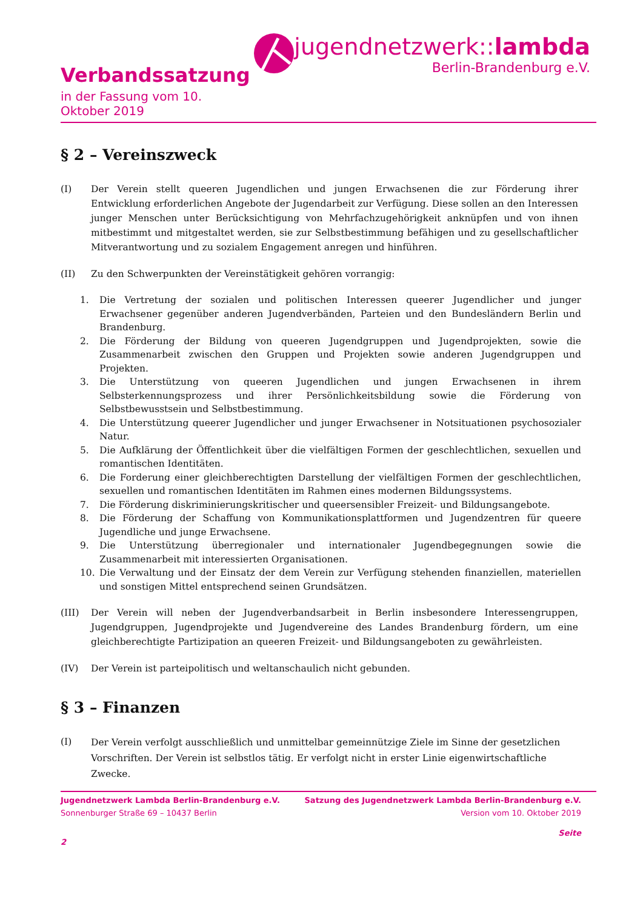Verbandssatzung
in der Fassung vom 10. Oktober 2019
jugendnetzwerk::lambda
Berlin-Brandenburg e.V.
§ 2 – Vereinszweck
(I) Der Verein stellt queeren Jugendlichen und jungen Erwachsenen die zur Förderung ihrer Entwicklung erforderlichen Angebote der Jugendarbeit zur Verfügung. Diese sollen an den Interessen junger Menschen unter Berücksichtigung von Mehrfachzugehörigkeit anknüpfen und von ihnen mitbestimmt und mitgestaltet werden, sie zur Selbstbestimmung befähigen und zu gesellschaftlicher Mitverantwortung und zu sozialem Engagement anregen und hinführen.
(II) Zu den Schwerpunkten der Vereinstätigkeit gehören vorrangig:
1. Die Vertretung der sozialen und politischen Interessen queerer Jugendlicher und junger Erwachsener gegenüber anderen Jugendverbänden, Parteien und den Bundesländern Berlin und Brandenburg.
2. Die Förderung der Bildung von queeren Jugendgruppen und Jugendprojekten, sowie die Zusammenarbeit zwischen den Gruppen und Projekten sowie anderen Jugendgruppen und Projekten.
3. Die Unterstützung von queeren Jugendlichen und jungen Erwachsenen in ihrem Selbsterkennungsprozess und ihrer Persönlichkeitsbildung sowie die Förderung von Selbstbewusstsein und Selbstbestimmung.
4. Die Unterstützung queerer Jugendlicher und junger Erwachsener in Notsituationen psychosozialer Natur.
5. Die Aufklärung der Öffentlichkeit über die vielfältigen Formen der geschlechtlichen, sexuellen und romantischen Identitäten.
6. Die Forderung einer gleichberechtigten Darstellung der vielfältigen Formen der geschlechtlichen, sexuellen und romantischen Identitäten im Rahmen eines modernen Bildungssystems.
7. Die Förderung diskriminierungskritischer und queersensibler Freizeit- und Bildungsangebote.
8. Die Förderung der Schaffung von Kommunikationsplattformen und Jugendzentren für queere Jugendliche und junge Erwachsene.
9. Die Unterstützung überregionaler und internationaler Jugendbegegnungen sowie die Zusammenarbeit mit interessierten Organisationen.
10. Die Verwaltung und der Einsatz der dem Verein zur Verfügung stehenden finanziellen, materiellen und sonstigen Mittel entsprechend seinen Grundsätzen.
(III) Der Verein will neben der Jugendverbandsarbeit in Berlin insbesondere Interessengruppen, Jugendgruppen, Jugendprojekte und Jugendvereine des Landes Brandenburg fördern, um eine gleichberechtigte Partizipation an queeren Freizeit- und Bildungsangeboten zu gewährleisten.
(IV) Der Verein ist parteipolitisch und weltanschaulich nicht gebunden.
§ 3 – Finanzen
(I)
Der Verein verfolgt ausschließlich und unmittelbar gemeinnützige Ziele im Sinne der gesetzlichen Vorschriften. Der Verein ist selbstlos tätig. Er verfolgt nicht in erster Linie eigenwirtschaftliche Zwecke.
Jugendnetzwerk Lambda Berlin-Brandenburg e.V. Satzung des Jugendnetzwerk Lambda Berlin-Brandenburg e.V.
Sonnenburger Straße 69 – 10437 Berlin Version vom 10. Oktober 2019
Seite
2